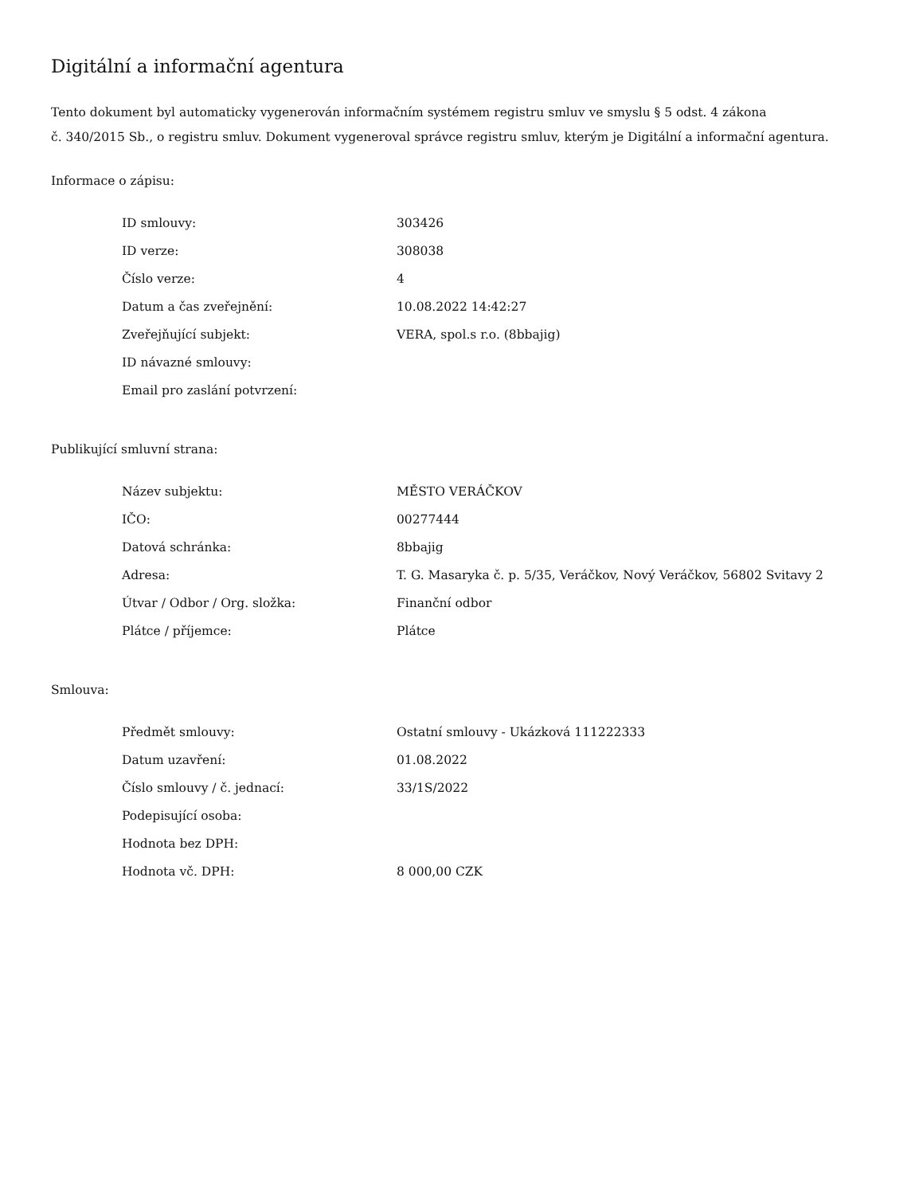Digitální a informační agentura
Tento dokument byl automaticky vygenerován informačním systémem registru smluv ve smyslu § 5 odst. 4 zákona
č. 340/2015 Sb., o registru smluv. Dokument vygeneroval správce registru smluv, kterým je Digitální a informační agentura.
Informace o zápisu:
| ID smlouvy: | 303426 |
| ID verze: | 308038 |
| Číslo verze: | 4 |
| Datum a čas zveřejnění: | 10.08.2022 14:42:27 |
| Zveřejňující subjekt: | VERA, spol.s r.o. (8bbajig) |
| ID návazné smlouvy: | |
| Email pro zaslání potvrzení: | |
Publikující smluvní strana:
| Název subjektu: | MĚSTO VERÁČKOV |
| IČO: | 00277444 |
| Datová schránka: | 8bbajig |
| Adresa: | T. G. Masaryka č. p. 5/35, Veráčkov, Nový Veráčkov, 56802 Svitavy 2 |
| Útvar / Odbor / Org. složka: | Finanční odbor |
| Plátce / příjemce: | Plátce |
Smlouva:
| Předmět smlouvy: | Ostatní smlouvy - Ukázková 111222333 |
| Datum uzavření: | 01.08.2022 |
| Číslo smlouvy / č. jednací: | 33/1S/2022 |
| Podepisující osoba: | |
| Hodnota bez DPH: | |
| Hodnota vč. DPH: | 8 000,00 CZK |